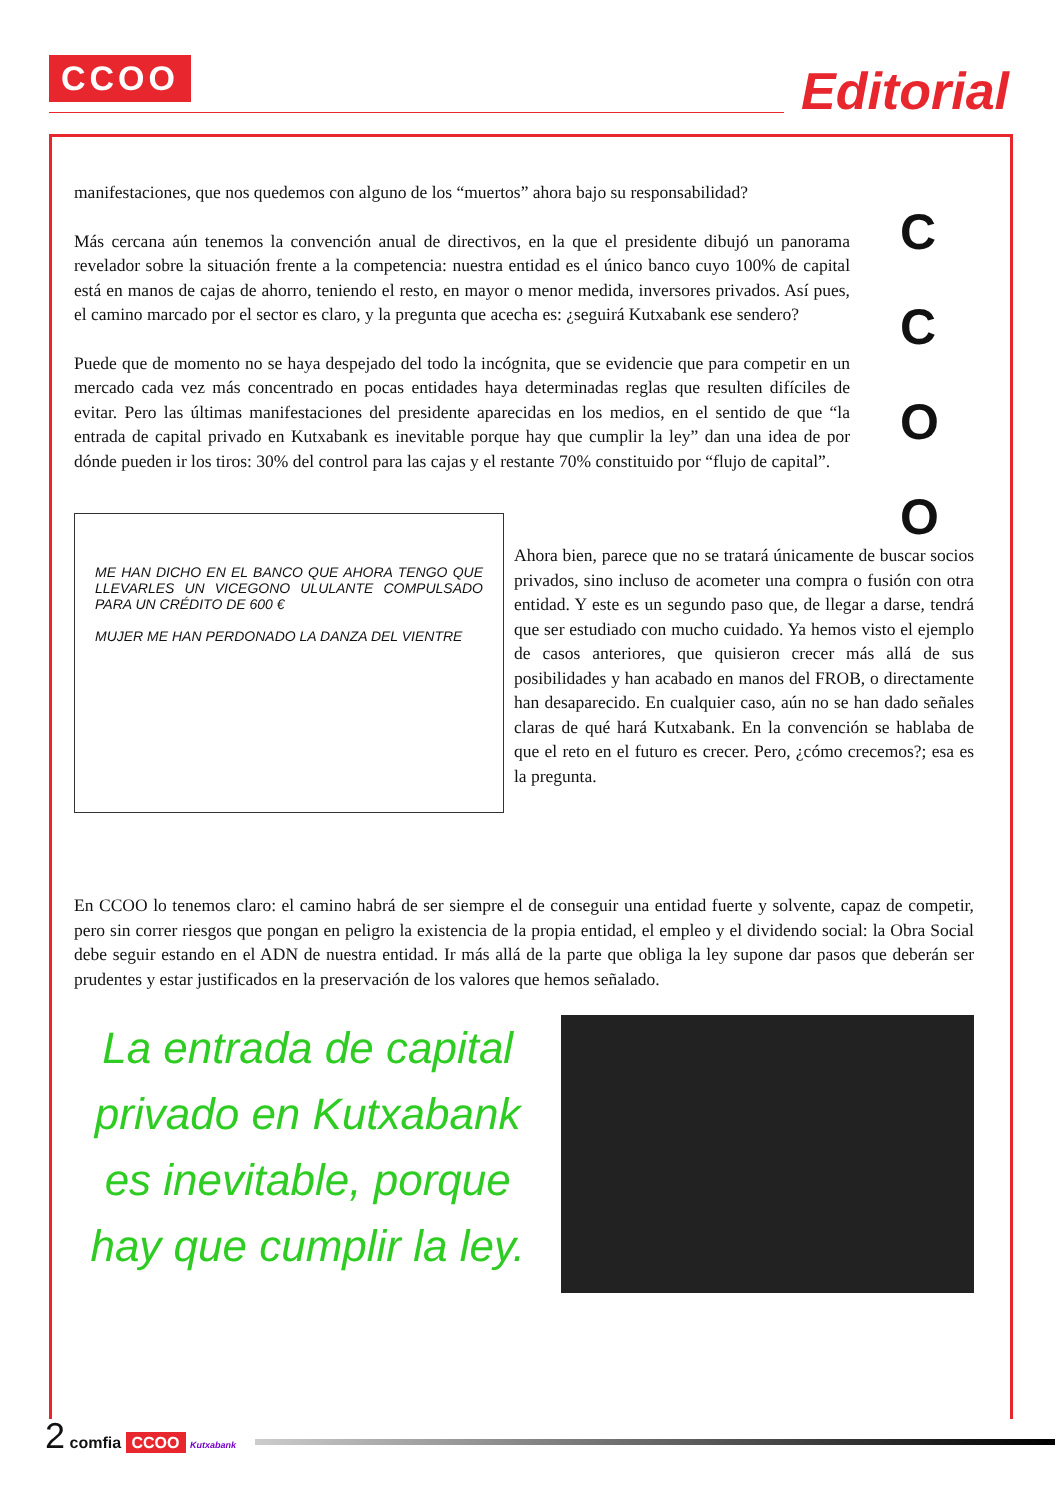CCOO Editorial
C
C
O
O
manifestaciones, que nos quedemos con alguno de los “muertos” ahora bajo su responsabilidad?
Más cercana aún tenemos la convención anual de directivos, en la que el presidente dibujó un panorama revelador sobre la situación frente a la competencia: nuestra entidad es el único banco cuyo 100% de capital está en manos de cajas de ahorro, teniendo el resto, en mayor o menor medida, inversores privados. Así pues, el camino marcado por el sector es claro, y la pregunta que acecha es: ¿seguirá Kutxabank ese sendero?
Puede que de momento no se haya despejado del todo la incógnita, que se evidencie que para competir en un mercado cada vez más concentrado en pocas entidades haya determinadas reglas que resulten difíciles de evitar. Pero las últimas manifestaciones del presidente aparecidas en los medios, en el sentido de que “la entrada de capital privado en Kutxabank es inevitable porque hay que cumplir la ley” dan una idea de por dónde pueden ir los tiros: 30% del control para las cajas y el restante 70% constituido por “flujo de capital”.
ME HAN DICHO EN EL BANCO QUE AHORA TENGO QUE LLEVARLES UN VICEGONO ULULANTE COMPULSADO PARA UN CRÉDITO DE 600 €
MUJER ME HAN PERDONADO LA DANZA DEL VIENTRE
Ahora bien, parece que no se tratará únicamente de buscar socios privados, sino incluso de acometer una compra o fusión con otra entidad. Y este es un segundo paso que, de llegar a darse, tendrá que ser estudiado con mucho cuidado. Ya hemos visto el ejemplo de casos anteriores, que quisieron crecer más allá de sus posibilidades y han acabado en manos del FROB, o directamente han desaparecido. En cualquier caso, aún no se han dado señales claras de qué hará Kutxabank. En la convención se hablaba de que el reto en el futuro es crecer. Pero, ¿cómo crecemos?; esa es la pregunta.
En CCOO lo tenemos claro: el camino habrá de ser siempre el de conseguir una entidad fuerte y solvente, capaz de competir, pero sin correr riesgos que pongan en peligro la existencia de la propia entidad, el empleo y el dividendo social: la Obra Social debe seguir estando en el ADN de nuestra entidad. Ir más allá de la parte que obliga la ley supone dar pasos que deberán ser prudentes y estar justificados en la preservación de los valores que hemos señalado.
La entrada de capital privado en Kutxabank es inevitable, porque hay que cumplir la ley.
2 comfia CCOO Kutxabank